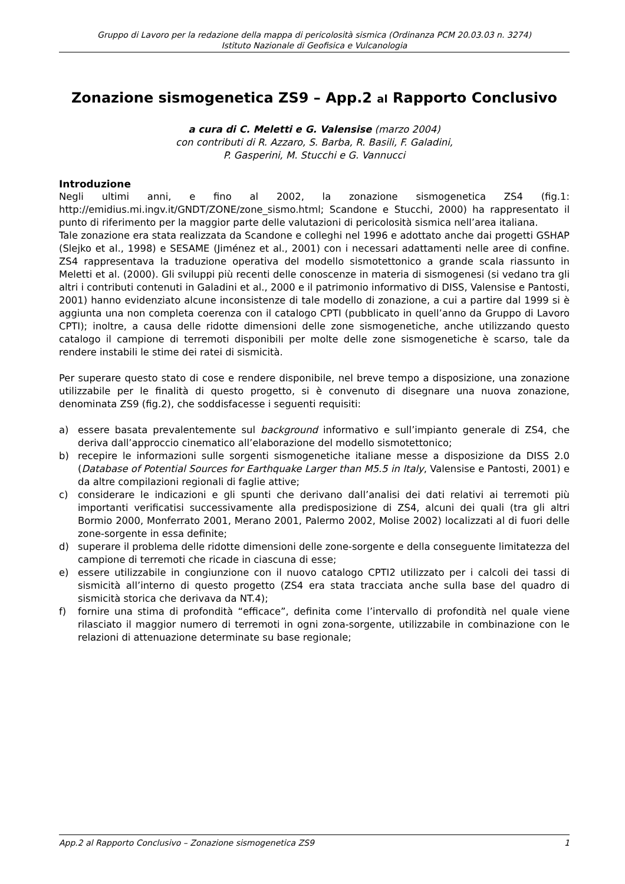Gruppo di Lavoro per la redazione della mappa di pericolosità sismica (Ordinanza PCM 20.03.03 n. 3274)
Istituto Nazionale di Geofisica e Vulcanologia
Zonazione sismogenetica ZS9 – App.2 al Rapporto Conclusivo
a cura di C. Meletti e G. Valensise (marzo 2004)
con contributi di R. Azzaro, S. Barba, R. Basili, F. Galadini,
P. Gasperini, M. Stucchi e G. Vannucci
Introduzione
Negli ultimi anni, e fino al 2002, la zonazione sismogenetica ZS4 (fig.1: http://emidius.mi.ingv.it/GNDT/ZONE/zone_sismo.html; Scandone e Stucchi, 2000) ha rappresentato il punto di riferimento per la maggior parte delle valutazioni di pericolosità sismica nell’area italiana.
Tale zonazione era stata realizzata da Scandone e colleghi nel 1996 e adottato anche dai progetti GSHAP (Slejko et al., 1998) e SESAME (Jiménez et al., 2001) con i necessari adattamenti nelle aree di confine. ZS4 rappresentava la traduzione operativa del modello sismotettonico a grande scala riassunto in Meletti et al. (2000). Gli sviluppi più recenti delle conoscenze in materia di sismogenesi (si vedano tra gli altri i contributi contenuti in Galadini et al., 2000 e il patrimonio informativo di DISS, Valensise e Pantosti, 2001) hanno evidenziato alcune inconsistenze di tale modello di zonazione, a cui a partire dal 1999 si è aggiunta una non completa coerenza con il catalogo CPTI (pubblicato in quell’anno da Gruppo di Lavoro CPTI); inoltre, a causa delle ridotte dimensioni delle zone sismogenetiche, anche utilizzando questo catalogo il campione di terremoti disponibili per molte delle zone sismogenetiche è scarso, tale da rendere instabili le stime dei ratei di sismicità.
Per superare questo stato di cose e rendere disponibile, nel breve tempo a disposizione, una zonazione utilizzabile per le finalità di questo progetto, si è convenuto di disegnare una nuova zonazione, denominata ZS9 (fig.2), che soddisfacesse i seguenti requisiti:
a) essere basata prevalentemente sul background informativo e sull’impianto generale di ZS4, che deriva dall’approccio cinematico all’elaborazione del modello sismotettonico;
b) recepire le informazioni sulle sorgenti sismogenetiche italiane messe a disposizione da DISS 2.0 (Database of Potential Sources for Earthquake Larger than M5.5 in Italy, Valensise e Pantosti, 2001) e da altre compilazioni regionali di faglie attive;
c) considerare le indicazioni e gli spunti che derivano dall’analisi dei dati relativi ai terremoti più importanti verificatisi successivamente alla predisposizione di ZS4, alcuni dei quali (tra gli altri Bormio 2000, Monferrato 2001, Merano 2001, Palermo 2002, Molise 2002) localizzati al di fuori delle zone-sorgente in essa definite;
d) superare il problema delle ridotte dimensioni delle zone-sorgente e della conseguente limitatezza del campione di terremoti che ricade in ciascuna di esse;
e) essere utilizzabile in congiunzione con il nuovo catalogo CPTI2 utilizzato per i calcoli dei tassi di sismicità all’interno di questo progetto (ZS4 era stata tracciata anche sulla base del quadro di sismicità storica che derivava da NT.4);
f) fornire una stima di profondità “efficace”, definita come l’intervallo di profondità nel quale viene rilasciato il maggior numero di terremoti in ogni zona-sorgente, utilizzabile in combinazione con le relazioni di attenuazione determinate su base regionale;
App.2 al Rapporto Conclusivo – Zonazione sismogenetica ZS9 1